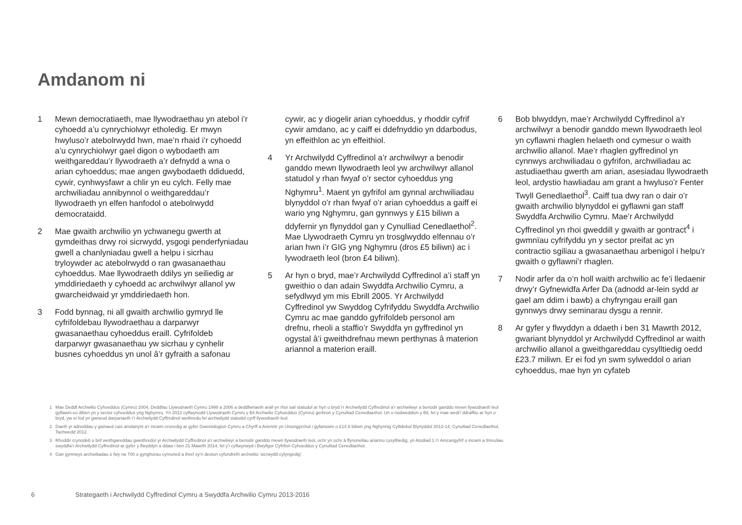Amdanom ni
1 Mewn democratiaeth, mae llywodraethau yn atebol i’r cyhoedd a’u cynrychiolwyr etholedig. Er mwyn hwyluso’r atebolrwydd hwn, mae’n rhaid i’r cyhoedd a’u cynrychiolwyr gael digon o wybodaeth am weithgareddau’r llywodraeth a’r defnydd a wna o arian cyhoeddus; mae angen gwybodaeth ddiduedd, cywir, cynhwysfawr a chlir yn eu cylch. Felly mae archwiliadau annibynnol o weithgareddau’r llywodraeth yn elfen hanfodol o atebolrwydd democrataidd.
2 Mae gwaith archwilio yn ychwanegu gwerth at gymdeithas drwy roi sicrwydd, ysgogi penderfyniadau gwell a chanlyniadau gwell a helpu i sicrhau tryloywder ac atebolrwydd o ran gwasanaethau cyhoeddus. Mae llywodraeth ddilys yn seiliedig ar ymddiriedaeth y cyhoedd ac archwilwyr allanol yw gwarcheidwaid yr ymddiriedaeth hon.
3 Fodd bynnag, ni all gwaith archwilio gymryd lle cyfrifoldebau llywodraethau a darparwyr gwasanaethau cyhoeddus eraill. Cyfrifoldeb darparwyr gwasanaethau yw sicrhau y cynhelir busnes cyhoeddus yn unol â’r gyfraith a safonau
cywir, ac y diogelir arian cyhoeddus, y rhoddir cyfrif cywir amdano, ac y caiff ei ddefnyddio yn ddarbodus, yn effeithlon ac yn effeithiol.
4 Yr Archwilydd Cyffredinol a’r archwilwyr a benodir ganddo mewn llywodraeth leol yw archwilwyr allanol statudol y rhan fwyaf o’r sector cyhoeddus yng Nghymru<sup>1</sup>. Maent yn gyfrifol am gynnal archwiliadau blynyddol o’r rhan fwyaf o’r arian cyhoeddus a gaiff ei wario yng Nghymru, gan gynnwys y £15 biliwn a ddyfernir yn flynyddol gan y Cynulliad Cenedlaethol<sup>2</sup>. Mae Llywodraeth Cymru yn trosglwyddo elfennau o’r arian hwn i’r GIG yng Nghymru (dros £5 biliwn) ac i lywodraeth leol (bron £4 biliwn).
5 Ar hyn o bryd, mae’r Archwilydd Cyffredinol a’i staff yn gweithio o dan adain Swyddfa Archwilio Cymru, a sefydlwyd ym mis Ebrill 2005. Yr Archwilydd Cyffredinol yw Swyddog Cyfrifyddu Swyddfa Archwilio Cymru ac mae ganddo gyfrifoldeb personol am drefnu, rheoli a staffio’r Swyddfa yn gyffredinol yn ogystal â’i gweithdrefnau mewn perthynas â materion ariannol a materion eraill.
6 Bob blwyddyn, mae’r Archwilydd Cyffredinol a’r archwilwyr a benodir ganddo mewn llywodraeth leol yn cyflawni rhaglen helaeth ond cymesur o waith archwilio allanol. Mae’r rhaglen gyffredinol yn cynnwys archwiliadau o gyfrifon, archwiliadau ac astudiaethau gwerth am arian, asesiadau llywodraeth leol, ardystio hawliadau am grant a hwyluso’r Fenter Twyll Genedlaethol<sup>3</sup>. Caiff tua dwy ran o dair o’r gwaith archwilio blynyddol ei gyflawni gan staff Swyddfa Archwilio Cymru. Mae’r Archwilydd Cyffredinol yn rhoi gweddill y gwaith ar gontract<sup>4</sup> i gwmnïau cyfrifyddu yn y sector preifat ac yn contractio sgiliau a gwasanaethau arbenigol i helpu’r gwaith o gyflawni’r rhaglen.
7 Nodir arfer da o’n holl waith archwilio ac fe’i lledaenir drwy’r Gyfnewidfa Arfer Da (adnodd ar-lein sydd ar gael am ddim i bawb) a chyfryngau eraill gan gynnwys drwy seminarau dysgu a rennir.
8 Ar gyfer y flwyddyn a ddaeth i ben 31 Mawrth 2012, gwariant blynyddol yr Archwilydd Cyffredinol ar waith archwilio allanol a gweithgareddau cysylltiedig oedd £23.7 miliwn. Er ei fod yn swm sylweddol o arian cyhoeddus, mae hyn yn cyfateb
1 Mae Deddf Archwilio Cyhoeddus (Cymru) 2004, Deddfau Llywodraeth Cymru 1998 a 2006 a deddfwriaeth arall yn rhoi sail statudol ar hyn o bryd i’r Archwilydd Cyffredinol a’r archwilwyr a benodir ganddo mewn llywodraeth leol gyflawni eu diben yn y sector cyhoeddus yng Nghymru. Yn 2012 cyflwynodd Llywodraeth Cymru y Bil Archwilio Cyhoeddus (Cymru) gerbron y Cynulliad Cenedlaethol. Un o nodweddion y Bil, fel y mae wedi’i ddrafftio ar hyn o bryd, yw ei fod yn gwneud darpariaeth i’r Archwilydd Cyffredinol weithredu fel archwilydd statudol cyrff llywodraeth leol.
2 Daeth yr adnoddau y gwnaed cais amdanynt a’r incwm cronedig ar gyfer Gweinidogion Cymru a Chyrff a Ariennir yn Uniongyrchol i gyfanswm o £14.8 biliwn yng Nghynnig Cyllidebol Blynyddol 2013-14; Cynulliad Cenedlaethol, Tachwedd 2012.
3 Rhoddir crynodeb o brif weithgareddau gweithredol yr Archwilydd Cyffredinol a’r archwilwyr a benodir ganddo mewn llywodraeth leol, ochr yn ochr â ffynonellau ariannu cysylltiedig, yn Atodiad 1 i’r Amcangyfrif o incwm a threuliau swyddfa’r Archwilydd Cyffredinol ar gyfer y flwyddyn a ddaw i ben 31 Mawrth 2014, fel y’i cyflwynwyd i Bwyllgor Cyfrifon Cyhoeddus y Cynulliad Cenedlaethol.
4 Gan gynnwys archwiliadau o fwy na 700 o gynghorau cymuned a thref sy’n destun cyfundrefn archwilio ‘sicrwydd cyfyngedig’.
6
Strategaeth i Archwilydd Cyffredinol Cymru a Swyddfa Archwilio Cymru 2013-2016